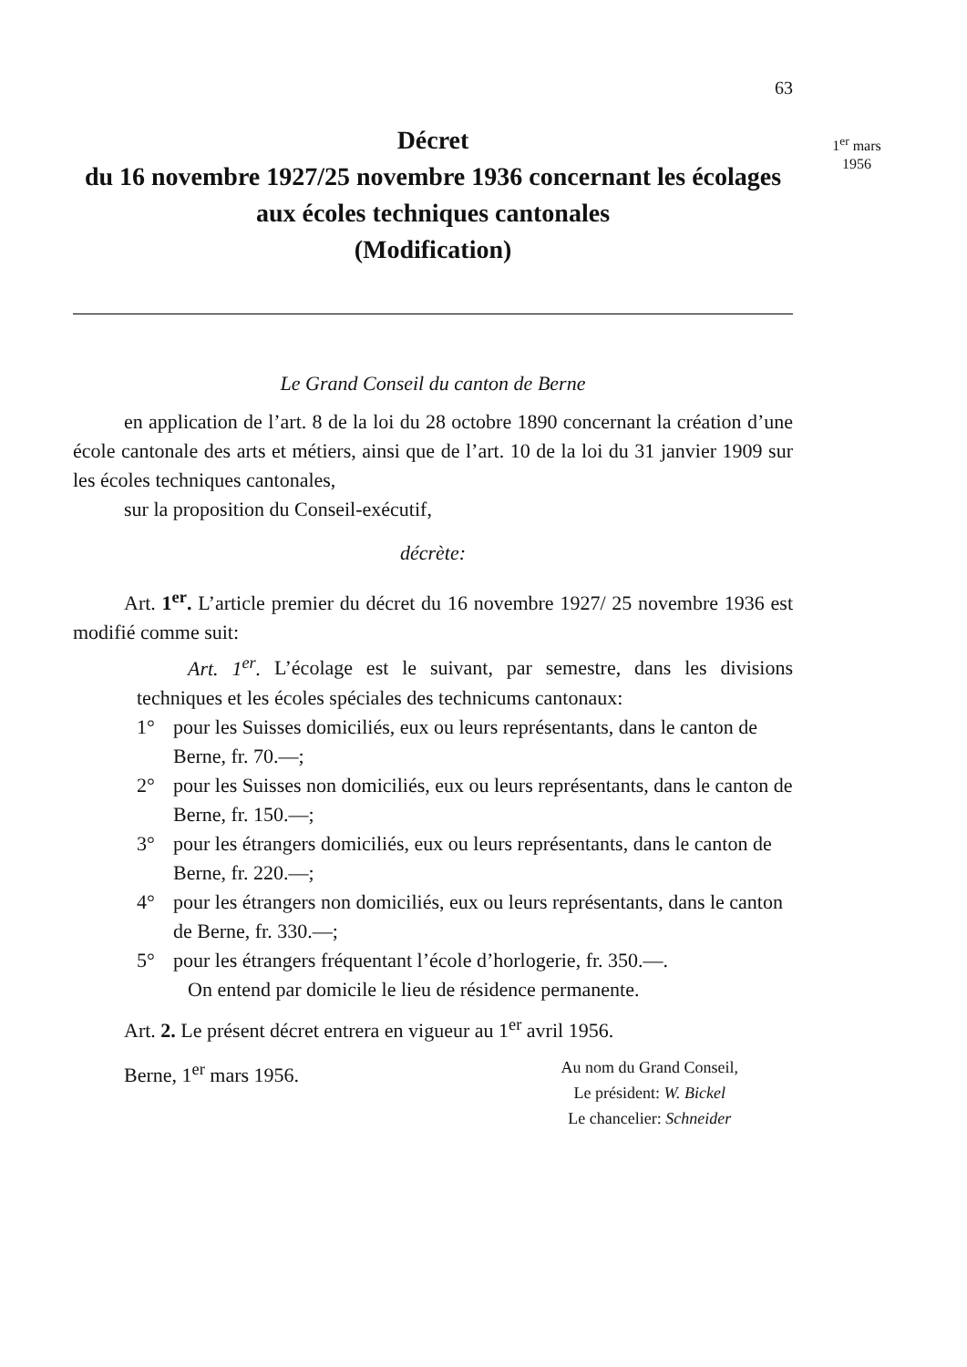1<sup>er</sup> mars
1956
63
Décret
du 16 novembre 1927/25 novembre 1936 concernant les écolages aux écoles techniques cantonales
(Modification)
Le Grand Conseil du canton de Berne
en application de l’art. 8 de la loi du 28 octobre 1890 concernant la création d’une école cantonale des arts et métiers, ainsi que de l’art. 10 de la loi du 31 janvier 1909 sur les écoles techniques cantonales,
sur la proposition du Conseil-exécutif,
décrète:
Art. 1<sup>er</sup>. L’article premier du décret du 16 novembre 1927/ 25 novembre 1936 est modifié comme suit:
Art. 1<sup>er</sup>. L’écolage est le suivant, par semestre, dans les divisions techniques et les écoles spéciales des technicums cantonaux:
1° pour les Suisses domiciliés, eux ou leurs représentants, dans le canton de Berne, fr. 70.—;
2° pour les Suisses non domiciliés, eux ou leurs représentants, dans le canton de Berne, fr. 150.—;
3° pour les étrangers domiciliés, eux ou leurs représentants, dans le canton de Berne, fr. 220.—;
4° pour les étrangers non domiciliés, eux ou leurs représentants, dans le canton de Berne, fr. 330.—;
5° pour les étrangers fréquentant l’école d’horlogerie, fr. 350.—.
On entend par domicile le lieu de résidence permanente.
Art. 2. Le présent décret entrera en vigueur au 1<sup>er</sup> avril 1956.
Berne, 1<sup>er</sup> mars 1956.
Au nom du Grand Conseil,
Le président: W. Bickel
Le chancelier: Schneider